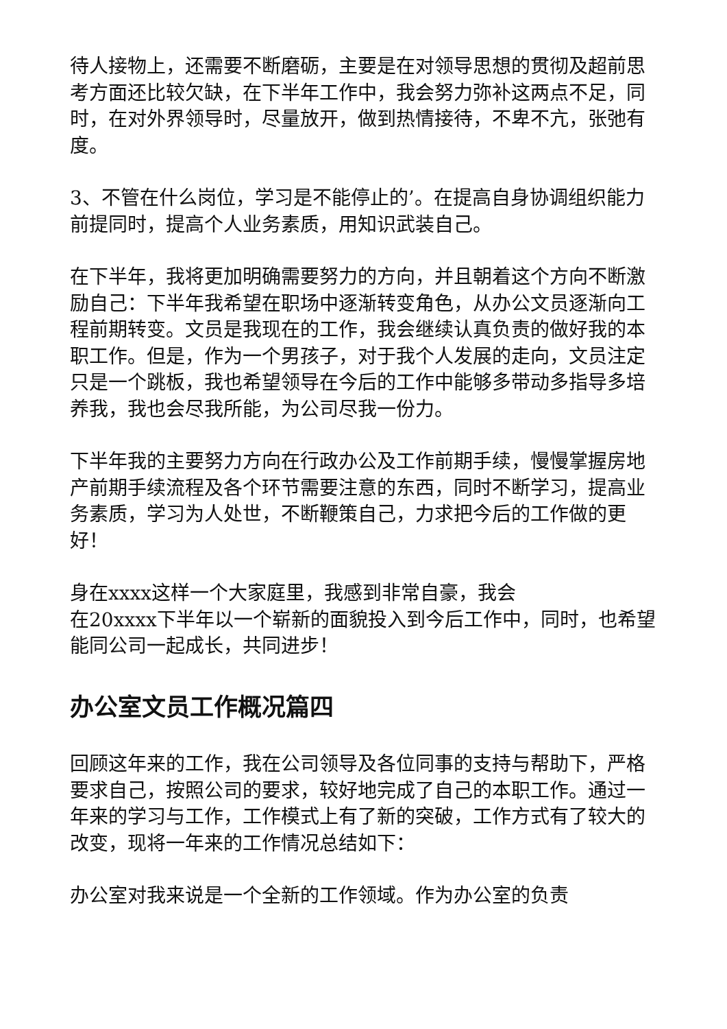待人接物上，还需要不断磨砺，主要是在对领导思想的贯彻及超前思考方面还比较欠缺，在下半年工作中，我会努力弥补这两点不足，同时，在对外界领导时，尽量放开，做到热情接待，不卑不亢，张弛有度。
3、不管在什么岗位，学习是不能停止的’。在提高自身协调组织能力前提同时，提高个人业务素质，用知识武装自己。
在下半年，我将更加明确需要努力的方向，并且朝着这个方向不断激励自己：下半年我希望在职场中逐渐转变角色，从办公文员逐渐向工程前期转变。文员是我现在的工作，我会继续认真负责的做好我的本职工作。但是，作为一个男孩子，对于我个人发展的走向，文员注定只是一个跳板，我也希望领导在今后的工作中能够多带动多指导多培养我，我也会尽我所能，为公司尽我一份力。
下半年我的主要努力方向在行政办公及工作前期手续，慢慢掌握房地产前期手续流程及各个环节需要注意的东西，同时不断学习，提高业务素质，学习为人处世，不断鞭策自己，力求把今后的工作做的更好！
身在xxxx这样一个大家庭里，我感到非常自豪，我会
在20xxxx下半年以一个崭新的面貌投入到今后工作中，同时，也希望能同公司一起成长，共同进步！
办公室文员工作概况篇四
回顾这年来的工作，我在公司领导及各位同事的支持与帮助下，严格要求自己，按照公司的要求，较好地完成了自己的本职工作。通过一年来的学习与工作，工作模式上有了新的突破，工作方式有了较大的改变，现将一年来的工作情况总结如下：
办公室对我来说是一个全新的工作领域。作为办公室的负责